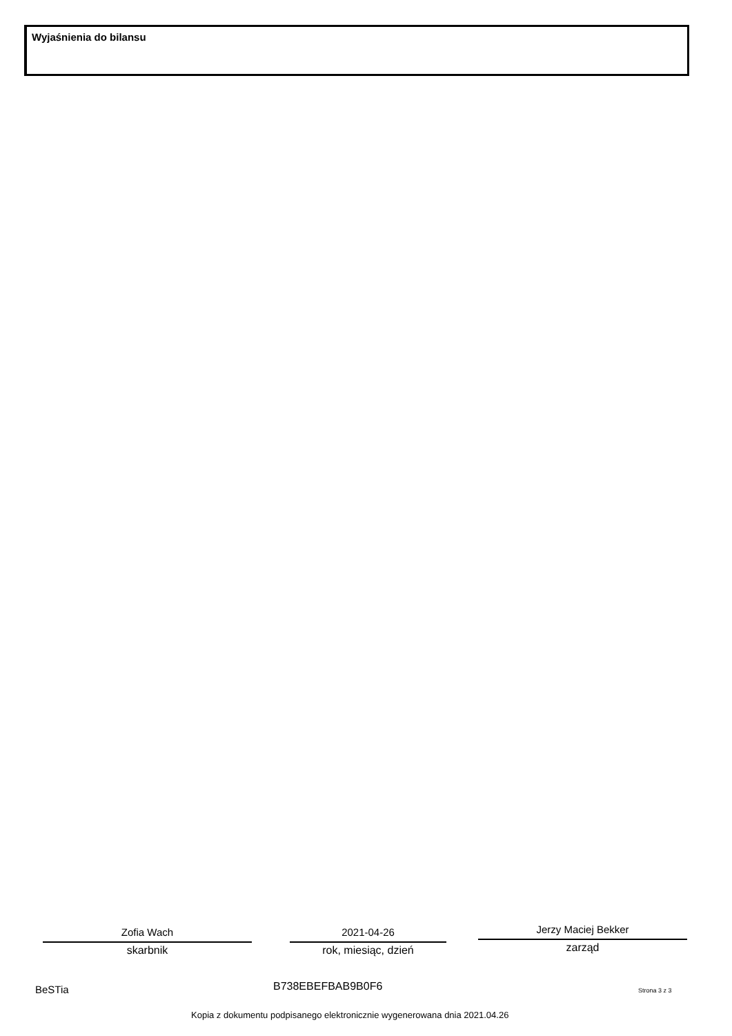Wyjaśnienia do bilansu
Zofia Wach
skarbnik
2021-04-26
rok, miesiąc, dzień
Jerzy Maciej Bekker
zarząd
BeSTia B738EBEFBAB9B0F6 Strona 3 z 3
Kopia z dokumentu podpisanego elektronicznie wygenerowana dnia 2021.04.26